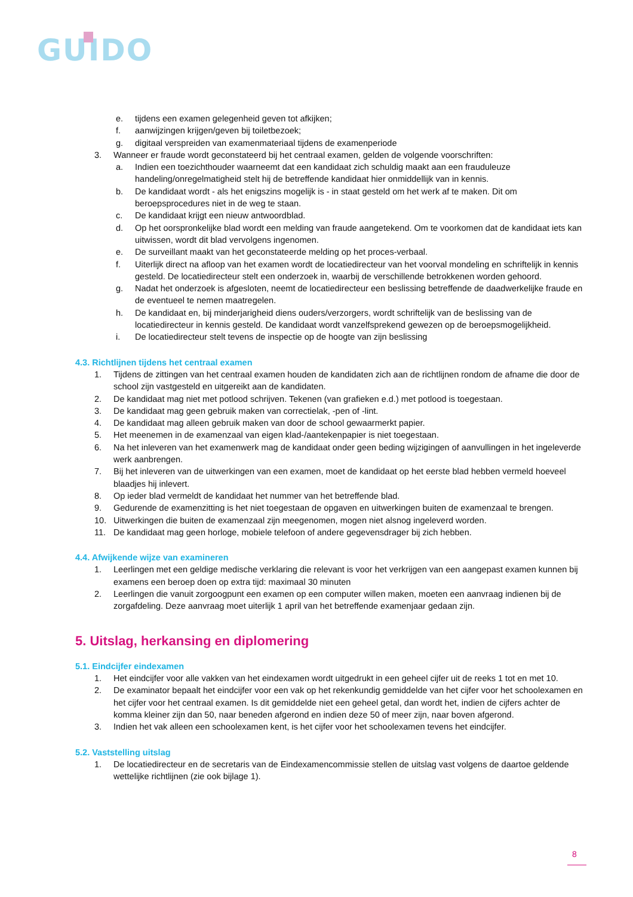GUIDO
e. tijdens een examen gelegenheid geven tot afkijken;
f. aanwijzingen krijgen/geven bij toiletbezoek;
g. digitaal verspreiden van examenmateriaal tijdens de examenperiode
3. Wanneer er fraude wordt geconstateerd bij het centraal examen, gelden de volgende voorschriften:
a. Indien een toezichthouder waarneemt dat een kandidaat zich schuldig maakt aan een frauduleuze handeling/onregelmatigheid stelt hij de betreffende kandidaat hier onmiddellijk van in kennis.
b. De kandidaat wordt - als het enigszins mogelijk is - in staat gesteld om het werk af te maken. Dit om beroepsprocedures niet in de weg te staan.
c. De kandidaat krijgt een nieuw antwoordblad.
d. Op het oorspronkelijke blad wordt een melding van fraude aangetekend. Om te voorkomen dat de kandidaat iets kan uitwissen, wordt dit blad vervolgens ingenomen.
e. De surveillant maakt van het geconstateerde melding op het proces-verbaal.
f. Uiterlijk direct na afloop van het examen wordt de locatiedirecteur van het voorval mondeling en schriftelijk in kennis gesteld. De locatiedirecteur stelt een onderzoek in, waarbij de verschillende betrokkenen worden gehoord.
g. Nadat het onderzoek is afgesloten, neemt de locatiedirecteur een beslissing betreffende de daadwerkelijke fraude en de eventueel te nemen maatregelen.
h. De kandidaat en, bij minderjarigheid diens ouders/verzorgers, wordt schriftelijk van de beslissing van de locatiedirecteur in kennis gesteld. De kandidaat wordt vanzelfsprekend gewezen op de beroepsmogelijkheid.
i. De locatiedirecteur stelt tevens de inspectie op de hoogte van zijn beslissing
4.3. Richtlijnen tijdens het centraal examen
1. Tijdens de zittingen van het centraal examen houden de kandidaten zich aan de richtlijnen rondom de afname die door de school zijn vastgesteld en uitgereikt aan de kandidaten.
2. De kandidaat mag niet met potlood schrijven. Tekenen (van grafieken e.d.) met potlood is toegestaan.
3. De kandidaat mag geen gebruik maken van correctielak, -pen of -lint.
4. De kandidaat mag alleen gebruik maken van door de school gewaarmerkt papier.
5. Het meenemen in de examenzaal van eigen klad-/aantekenpapier is niet toegestaan.
6. Na het inleveren van het examenwerk mag de kandidaat onder geen beding wijzigingen of aanvullingen in het ingeleverde werk aanbrengen.
7. Bij het inleveren van de uitwerkingen van een examen, moet de kandidaat op het eerste blad hebben vermeld hoeveel blaadjes hij inlevert.
8. Op ieder blad vermeldt de kandidaat het nummer van het betreffende blad.
9. Gedurende de examenzitting is het niet toegestaan de opgaven en uitwerkingen buiten de examenzaal te brengen.
10. Uitwerkingen die buiten de examenzaal zijn meegenomen, mogen niet alsnog ingeleverd worden.
11. De kandidaat mag geen horloge, mobiele telefoon of andere gegevensdrager bij zich hebben.
4.4. Afwijkende wijze van examineren
1. Leerlingen met een geldige medische verklaring die relevant is voor het verkrijgen van een aangepast examen kunnen bij examens een beroep doen op extra tijd: maximaal 30 minuten
2. Leerlingen die vanuit zorgoogpunt een examen op een computer willen maken, moeten een aanvraag indienen bij de zorgafdeling. Deze aanvraag moet uiterlijk 1 april van het betreffende examenjaar gedaan zijn.
5. Uitslag, herkansing en diplomering
5.1. Eindcijfer eindexamen
1. Het eindcijfer voor alle vakken van het eindexamen wordt uitgedrukt in een geheel cijfer uit de reeks 1 tot en met 10.
2. De examinator bepaalt het eindcijfer voor een vak op het rekenkundig gemiddelde van het cijfer voor het schoolexamen en het cijfer voor het centraal examen. Is dit gemiddelde niet een geheel getal, dan wordt het, indien de cijfers achter de komma kleiner zijn dan 50, naar beneden afgerond en indien deze 50 of meer zijn, naar boven afgerond.
3. Indien het vak alleen een schoolexamen kent, is het cijfer voor het schoolexamen tevens het eindcijfer.
5.2. Vaststelling uitslag
1. De locatiedirecteur en de secretaris van de Eindexamencommissie stellen de uitslag vast volgens de daartoe geldende wettelijke richtlijnen (zie ook bijlage 1).
8